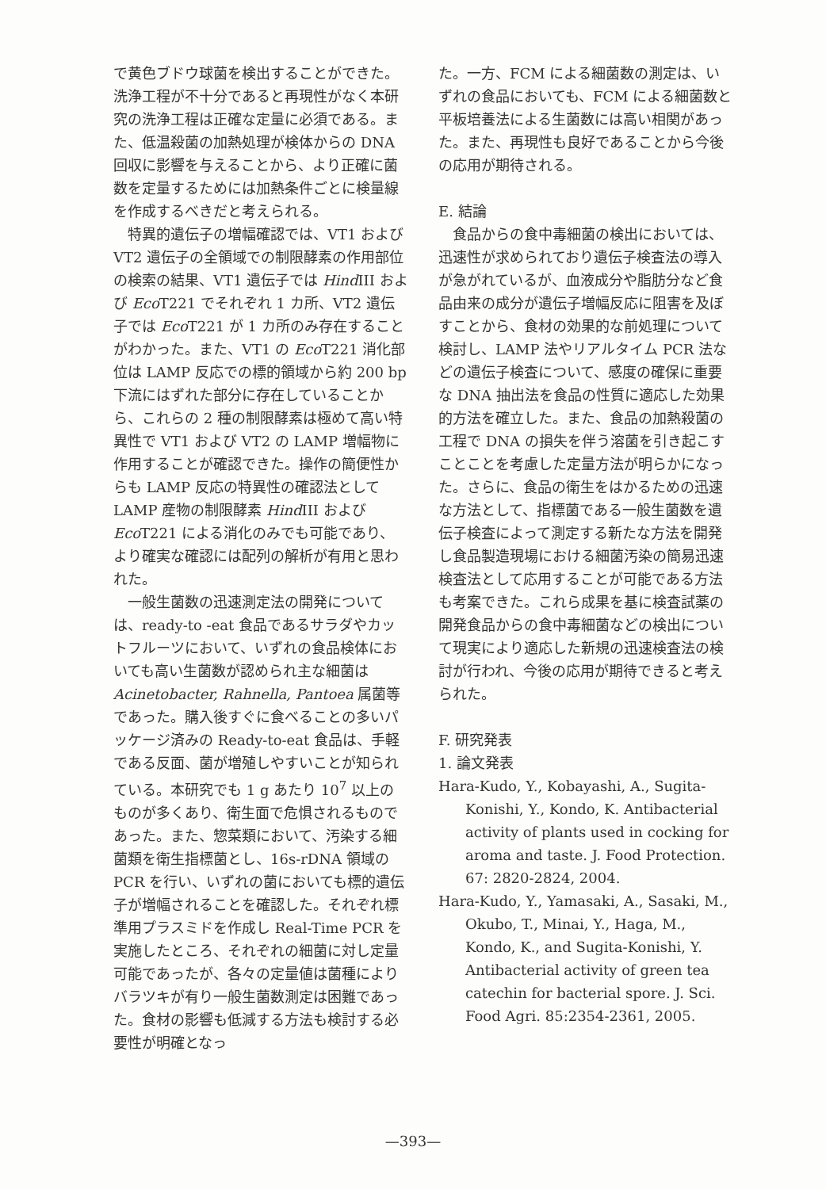で黄色ブドウ球菌を検出することができた。洗浄工程が不十分であると再現性がなく本研究の洗浄工程は正確な定量に必須である。また、低温殺菌の加熱処理が検体からの DNA 回収に影響を与えることから、より正確に菌数を定量するためには加熱条件ごとに検量線を作成するべきだと考えられる。
特異的遺伝子の増幅確認では、VT1 および VT2 遺伝子の全領域での制限酵素の作用部位の検索の結果、VT1 遺伝子では Hind III および Eco T221 でそれぞれ 1 カ所、VT2 遺伝子では Eco T221 が 1 カ所のみ存在することがわかった。また、VT1 の Eco T221 消化部位は LAMP 反応での標的領域から約 200 bp 下流にはずれた部分に存在していることから、これらの 2 種の制限酵素は極めて高い特異性で VT1 および VT2 の LAMP 増幅物に作用することが確認できた。操作の簡便性からも LAMP 反応の特異性の確認法として LAMP 産物の制限酵素 Hind III および Eco T221 による消化のみでも可能であり、より確実な確認には配列の解析が有用と思われた。
一般生菌数の迅速測定法の開発については、ready-to -eat 食品であるサラダやカットフルーツにおいて、いずれの食品検体においても高い生菌数が認められ主な細菌は Acinetobacter, Rahnella, Pantoea 属菌等であった。購入後すぐに食べることの多いパッケージ済みの Ready-to-eat 食品は、手軽である反面、菌が増殖しやすいことが知られている。本研究でも 1 g あたり 10<sup>7</sup> 以上のものが多くあり、衛生面で危惧されるものであった。また、惣菜類において、汚染する細菌類を衛生指標菌とし、16s-rDNA 領域の PCR を行い、いずれの菌においても標的遺伝子が増幅されることを確認した。それぞれ標準用プラスミドを作成し Real-Time PCR を実施したところ、それぞれの細菌に対し定量可能であったが、各々の定量値は菌種によりバラツキが有り一般生菌数測定は困難であった。食材の影響も低減する方法も検討する必要性が明確となっ
た。一方、FCM による細菌数の測定は、いずれの食品においても、FCM による細菌数と平板培養法による生菌数には高い相関があった。また、再現性も良好であることから今後の応用が期待される。
E. 結論
食品からの食中毒細菌の検出においては、迅速性が求められており遺伝子検査法の導入が急がれているが、血液成分や脂肪分など食品由来の成分が遺伝子増幅反応に阻害を及ぼすことから、食材の効果的な前処理について検討し、LAMP 法やリアルタイム PCR 法などの遺伝子検査について、感度の確保に重要な DNA 抽出法を食品の性質に適応した効果的方法を確立した。また、食品の加熱殺菌の工程で DNA の損失を伴う溶菌を引き起こすことことを考慮した定量方法が明らかになった。さらに、食品の衛生をはかるための迅速な方法として、指標菌である一般生菌数を遺伝子検査によって測定する新たな方法を開発し食品製造現場における細菌汚染の簡易迅速検査法として応用することが可能である方法も考案できた。これら成果を基に検査試薬の開発食品からの食中毒細菌などの検出について現実により適応した新規の迅速検査法の検討が行われ、今後の応用が期待できると考えられた。
F. 研究発表
1. 論文発表
Hara-Kudo, Y., Kobayashi, A., Sugita-Konishi, Y., Kondo, K. Antibacterial activity of plants used in cocking for aroma and taste. J. Food Protection. 67: 2820-2824, 2004.
Hara-Kudo, Y., Yamasaki, A., Sasaki, M., Okubo, T., Minai, Y., Haga, M., Kondo, K., and Sugita-Konishi, Y. Antibacterial activity of green tea catechin for bacterial spore. J. Sci. Food Agri. 85:2354-2361, 2005.
—393—